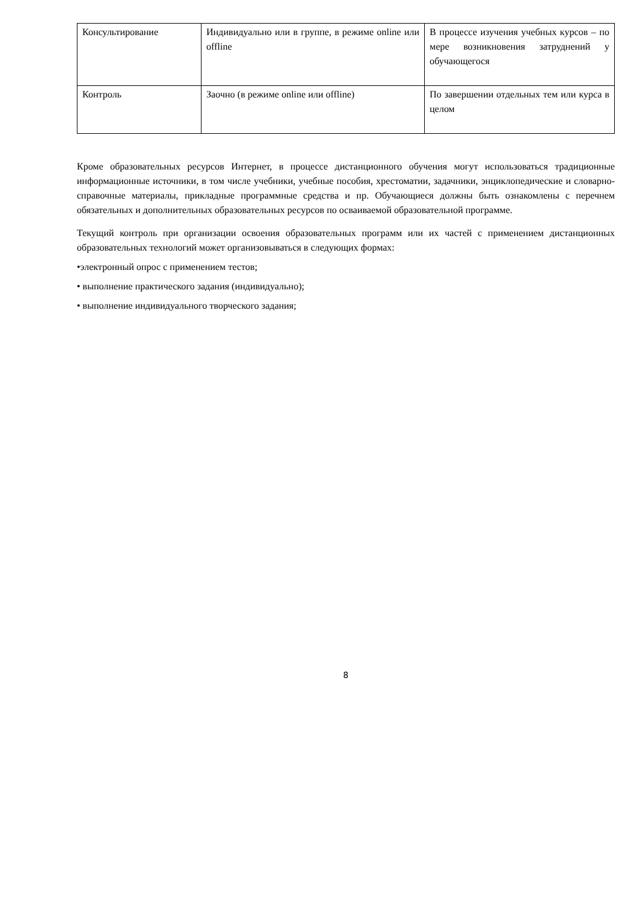| Консультирование | Индивидуально или в группе, в режиме online или offline | В процессе изучения учебных курсов – по мере возникновения затруднений у обучающегося |
| Контроль | Заочно (в режиме online или offline) | По завершении отдельных тем или курса в целом |
Кроме образовательных ресурсов Интернет, в процессе дистанционного обучения могут использоваться традиционные информационные источники, в том числе учебники, учебные пособия, хрестоматии, задачники, энциклопедические и словарно-справочные материалы, прикладные программные средства и пр. Обучающиеся должны быть ознакомлены с перечнем обязательных и дополнительных образовательных ресурсов по осваиваемой образовательной программе.
Текущий контроль при организации освоения образовательных программ или их частей с применением дистанционных образовательных технологий может организовываться в следующих формах:
•электронный опрос с применением тестов;
• выполнение практического задания (индивидуально);
• выполнение индивидуального творческого задания;
8